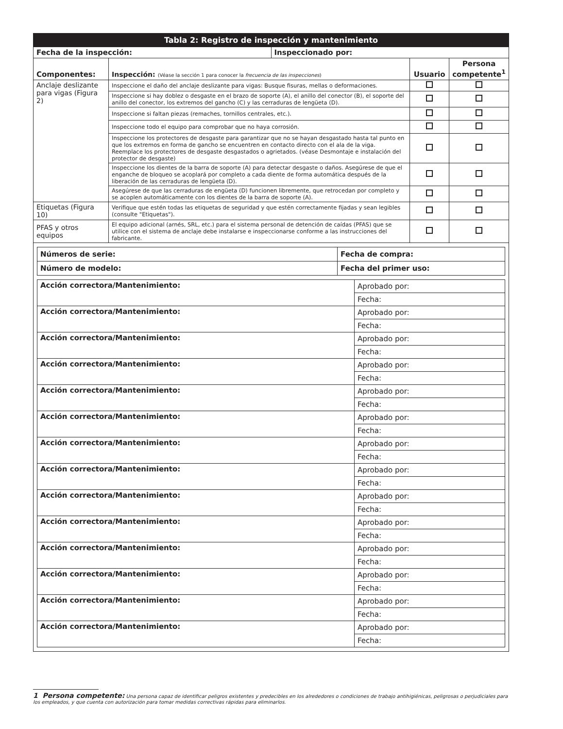| Tabla 2: Registro de inspección y mantenimiento | |
| --- | --- |
| Fecha de la inspección: | Inspeccionado por: |
| Componentes: | Inspección: (Véase la sección 1 para conocer la frecuencia de las inspecciones ) | Usuario | Persona competente<sup>1</sup> |
| Anclaje deslizante para vigas (Figura 2) | Inspeccione el daño del anclaje deslizante para vigas: Busque fisuras, mellas o deformaciones. | | |
| | Inspeccione si hay doblez o desgaste en el brazo de soporte (A), el anillo del conector (B), el soporte del anillo del conector, los extremos del gancho (C) y las cerraduras de lengüeta (D). | | |
| | Inspeccione si faltan piezas (remaches, tornillos centrales, etc.). | | |
| | Inspeccione todo el equipo para comprobar que no haya corrosión. | | |
| | Inspeccione los protectores de desgaste para garantizar que no se hayan desgastado hasta tal punto en que los extremos en forma de gancho se encuentren en contacto directo con el ala de la viga. Reemplace los protectores de desgaste desgastados o agrietados. (véase Desmontaje e instalación del protector de desgaste) | | |
| | Inspeccione los dientes de la barra de soporte (A) para detectar desgaste o daños. Asegúrese de que el enganche de bloqueo se acoplará por completo a cada diente de forma automática después de la liberación de las cerraduras de lengüeta (D). | | |
| | Asegúrese de que las cerraduras de engüeta (D) funcionen libremente, que retrocedan por completo y se acoplen automáticamente con los dientes de la barra de soporte (A). | | |
| Etiquetas (Figura 10) | Verifique que estén todas las etiquetas de seguridad y que estén correctamente fijadas y sean legibles (consulte "Etiquetas"). | | |
| PFAS y otros equipos | El equipo adicional (arnés, SRL, etc.) para el sistema personal de detención de caídas (PFAS) que se utilice con el sistema de anclaje debe instalarse e inspeccionarse conforme a las instrucciones del fabricante. | | |
| Números de serie: | Fecha de compra: |
| Número de modelo: | Fecha del primer uso: |
| Acción correctora/Mantenimiento: | Aprobado por: |
| | Fecha: |
| Acción correctora/Mantenimiento: | Aprobado por: |
| | Fecha: |
| Acción correctora/Mantenimiento: | Aprobado por: |
| | Fecha: |
| Acción correctora/Mantenimiento: | Aprobado por: |
| | Fecha: |
| Acción correctora/Mantenimiento: | Aprobado por: |
| | Fecha: |
| Acción correctora/Mantenimiento: | Aprobado por: |
| | Fecha: |
| Acción correctora/Mantenimiento: | Aprobado por: |
| | Fecha: |
| Acción correctora/Mantenimiento: | Aprobado por: |
| | Fecha: |
| Acción correctora/Mantenimiento: | Aprobado por: |
| | Fecha: |
| Acción correctora/Mantenimiento: | Aprobado por: |
| | Fecha: |
| Acción correctora/Mantenimiento: | Aprobado por: |
| | Fecha: |
| Acción correctora/Mantenimiento: | Aprobado por: |
| | Fecha: |
| Acción correctora/Mantenimiento: | Aprobado por: |
| | Fecha: |
| Acción correctora/Mantenimiento: | Aprobado por: |
| | Fecha: |
1 Persona competente: Una persona capaz de identificar peligros existentes y predecibles en los alrededores o condiciones de trabajo antihigiénicas, peligrosas o perjudiciales para los empleados, y que cuenta con autorización para tomar medidas correctivas rápidas para eliminarlos.